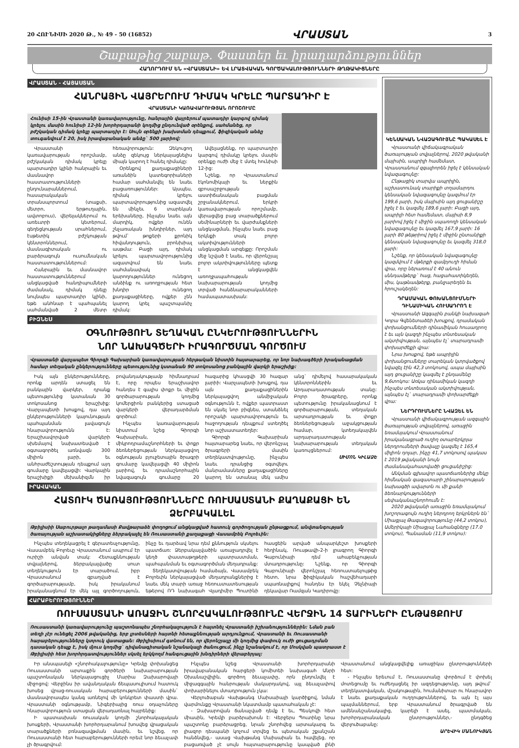20 ՀՈՒՆԻՍԻ 2020 Թ., № 49 - 50 (16852) ՎՐԱՍՏԱՆ 3
Շաբաթից շաբաթ. Փաստեր եւ իրադարձություններ
ՀԱՂՈՐԴՈՒՄ ԵՆ «ՎՐԱՍՏԱՆԻ» ԵՎ ԼՐԱՏՎԱԿԱՆ ԳՈՐԾԱԿԱԼՈՒԹՅՈՒՆՆԵՐԻ ԹՂԹԱԿԻՑՆԵՐԸ
ՎՐԱՍՏԱՆ - ՀԱՅԱՍՏԱՆ
ՀԱՆՐԱՅԻՆ ՎԱՅՐԵՐՈՒՄ ԴԻՄԱԿ ԿՐԵԼԸ ՊԱՐՏԱԴԻՐ Է
ՎՐԱՍՏԱՆԻ ԿԱՌԱՎԱՐՈՒԹՅԱՆ ՈՐՈՇՈՒՄԸ
Հունիսի 15-ին Վրաստանի կառավարությունը, հանրային վայրերում պատադիր կարգով դիմակ կրելու մասին հունիսի 12-ին խորհրդարանի կողմից ընդունված օրենքով, սահմանեց, որ բժշկական դիմակ կրելը պարտադիր է: Սույն օրենքի խախտման դեպքում, ֆիզիկական անձը տուգանվում է 20, իսկ իրավաբանական անձը` 500 լարիով:
Վրաստանի կառավարության որոշմամբ, բժշկական դիմակ կրելը պարտադիր կլինի հանրային եւ մասնավոր հաստատությունների ընդունարաններում, հասարակական տրանսպորտում (տաքսի, մետրո, երթուղային, ավտոբուս), վերելակներում ու առեւտրի կետերում, գեղեցկության սրահներում, էսթետիկ բժշկության կենտրոններում, մասնագիտական ու բարձրագույն ուսումնական հաստատություններում:
Հանրային եւ մասնավոր հաստատություններում անցկացված հանդիպումների ժամանակ, դիմակ դնելը նույնպես պարտադիր կլինի, եթե անհնար է պահպանել սահմանված 2 մետր հեռավորություն: Զեկուցող անձը զեկույց ներկայացնելիս միայն կարող է հանել դիմակը:
Օրենքով քաղաքացիների առանձին կատեգորիաների համար սահմանվել են նաեւ բացառություններ: Այսպես, դիմակ կրելու պարտավորությունից ազատվել են մինչեւ 6 տարեկան երեխաները, ինչպես նաեւ այն մարդիկ, ովքեր ունեն շնչառական խնդիրներ, այդ թվում` թոքերի քրոնիկ հիվանդություն, բրոնխիալ ասթմա: Բացի այդ, դիմակ կրելու պարտավորությունից ազատվում են նաեւ սահմանափակ կարողություններ ունեցող անձինք ու առողջության հետ խնդիր ունեցող քաղաքացիները, ովքեր չեն կարող կրել պաշտպանիչ դիմակ:
Ավելացնենք, որ պարտադիր կարգով դիմակը կրելու մասին օրենքը ուժի մեջ է մտել հունիսի 12-ից:
Նշենք, որ Վրաստանում էկոնոմիկայի եւ ներքին զբոսաշրջության աստիճանական բացման շրջանակներում, երկրի կառավարության որոշմամբ, վերացվեց բաց տարածքներում սեմինարների եւ վարժանքների անցկացման, ինչպես նաեւ բաց երկնքի տակ բոլոր ակտիվությունների անցկացման արգելքը: Որոշման մեջ նշված է նաեւ, որ վերոնշյալ բոլոր ակտիվությունները պետք է անցկացվեն առողջապահության նախարարության կողմից տրված հանձնարարականների համապատասխան:
ԲԻԶՆԵՍ
ՕԳՆՈՒԹՅՈՒՆ ՏԵՂԱԿԱՆ ԸՆԿԵՐՈՒԹՅՈՒՆՆԵՐԻՆ
ՆՈՐ ՆԱԽԱԳԾԵՐԻ ԻՐԱԳՈՐԾՄԱՆ ԳՈՐԾՈՒՄ
Վրաստանի վարչապետ Գիորգի Գախարիան կառավարության հերթական նիստին հայտարարեց, որ նոր նախագծերի իրականացման համար տեղական ընկերությունները պետությունից կստանան 90 տոկոսանոց բանկային վարկի երաշխիք:
Իսկ այն ընկերությունները, որոնք արդեն ստացել են բանկային վարկեր, դրանք պետությունից կստանան 30 տոկոսանոց երաշխիք: Վարչապետի խոսքով, դա այդ ընկերությունների կայունության պահպանման լավագույն հնարավորությունն է: Երաշխավորված վարկերի սխեմայով նախատեսված է օգտագործել առնվազն 300 միլիոն լարի, եւ անհրաժեշտության դեպքում այդ գումարը կավելացվի: Վարկային երաշխիքի մեխանիզմն իր բովանդակությամբ հիմնադրամ է, որը որպես երաշխավոր հանդես է գալիս փոքր եւ միջին գործարարության կողմից կոմերցիոն բանկերից ստացած վարկերի վերադարձման գործում:
Ինչպես կառավարության նիստում նշեց Գիորգի Գախարիան, միկրոդրամաշնորհների եւ փոքր ձեռներեցության ներկայացվող օգնության բյուջետային ծրագրի գումարը կավելացվի 40 միլիոն լարիով, եւ դրամաշնորհային նվազագույն գումարը 20 հազարից կհասցվի 30 հազար լարիի: Վարչապետի խոսքով, դա այն քաղաքացիներին ներկայացվող անմիջական օգնությունն է, ովքեր պատրաստ են սկսել նոր բիզնես, ստանձնել որոշակի պարտավորություն եւ հաջողության դեպքում ստեղծել նոր աշխատատեղեր:
Գիորգի Գախարիան հայտարարեց նաեւ, որ վերոնշյալ ծրագրերի մասին տեղեկատվությունը, ինչպես նաեւ դրանցից օգտվելու մանրամասները քաղաքացիները կարող են ստանալ մեկ ամիս անց` դիմելով հասարակական կենտրոններին եւ Արդարադատության տանը: Բոլոր ծրագրերը, որոնք պետությունը իրականացնում է գործարարության, տեղական արտադրության եւ փոքր ձեռներեցության աջակցության համար, կտեղակայվեն արդարադատության նախարարության տեղական կառույցներում:
ՍԻՄՈՆ ԿԻԼԱՁԵ
ԻՐԱՎԱԿԱՆ
ՀԱՏՈՒԿ ԾԱՌԱՅՈՒԹՅՈՒՆՆԵՐԸ ՌՈՒՍԱՍՏԱՆԻ ՔԱՂԱՔԱՑԻ ԵՆ ՁԵՐԲԱԿԱԼԵԼ
Թբիլիսիի Սաբուրթալո թաղամասի Քավթարաձե փողոցում անցկացված հատուկ գործողության ընթացքում, անվտանգության ծառայության աշխատակիցները ձերբակալել են Ռուսաստանի քաղաքացի Վասամբեկ Բոլոեւին:
Ինչպես տեղեկացրել է գերատեսչությունը, Վասամբեկ Բոլոեւը Վրաստանում ապրում էր ուրիշի անվան տակ: Հետաքննության տվյալներով, ձերբակալվածը սուտ տեղեկություն էր տարածում, իբր Վրաստանում զբաղված է գործարարությամբ, իսկ իրականում իրականացնում էր մեկ այլ գործողություն, ինչը եւ դարձավ նրա դեմ քննություն սկսելու պատճառ: Ձերբակալվածին առաջադրվել է կեղծ փաստաթղթերի պատրաստման, պահպանման եւ օգտագործման մեղադրանք:
Տեղեկատվության համաձայն, Վասամբեկ Բոլոեւին ներկայացված մեղադրանքներից է նաեւ մեկ տարի առաջ հեռուստատեսության եթերով ՌԴ նախագահ Վլադիմիր Պուտինի հասցեին արված անպարկեշտ խոսքերի հեղինակ, Ռուսթավի-2-ի լրագրող Գիորգի Գաբունիայի դեմ ահաբեկչության մտադրությունը: Նշենք, որ Գիորգի Գաբունիայի վերոնշյալ հեռուստաելույթից հետո, նրա ֆիզիկական հաշվեհադարի սպառնալիքով հանդես էր եկել Չեչնիայի ղեկավար Ռամզան Կադիրովը:
ԿԵՆՍԱԿԱՆ ՆՎԱԶԱԳՈՒՅՆԸ ՊԱԿԱՍԵԼ Է
Վրաստանի վիճակագրական ծառայության տվյալներով, 2020 թվականի մայիսին, ապրիլի համեմատ, Վրաստանում զգալիորեն իջել է կենսական նվազագույնը:
Ընթացիկ տարվա ապրիլին, աշխատունակ տարիքի տղամարդու կենսական նվազագույնը կազմում էր 199,6 լարի, իսկ մայիսին այդ ցուցանիշը իջել է եւ կազմել 189,6 լարի: Բացի այդ, ապրիլի հետ համեմատ, մայիսի 8,9 լարիով իջել է միջին սպառողի կենսական նվազագույնը եւ կազմել 167,9 լարի: 16 լարի 80 թեթրիով իջել է միջին ընտանիքի կենսական նվազագույնը եւ կազմել 318,0 լարի:
Նշենք, որ կենսական նվազագույնը կազմվում է մթերքի զամբյուղի հիման վրա, որը ներառում է 40 անուն սննդամթերք` հաց, հացահատիկեղեն, միս, կաթնամթերք, բանջարեղեն եւ հրուշակեղեն:
ԴՐԱՄԱԿԱՆ ՓՈԽԱՆՑՈՒՄՆԵՐԻ ԴԻՆԱՄԻԿԱՆ ՀՈՒՍԱԴՐՈՂ Է
Վրաստանի Ազգային բանկի նախագահ Կոբա Գվենետաձեի խոսքով, դրամական փոխանցումների դինամիկան հուսադրող է եւ այն կազդի ինչպես տնտեսական ակտիվության, այնպես էլ` տարադրամի փոխարժեքի վրա:
Նրա խոսքով, եթե ապրիլին փոխանցումները տարեկան կտրվածքով նվազել էին 42,3 տոկոսով, ապա մայիսին այդ ցուցանիշը կազմել է ընդամենը 9,6տոկոս: Առկա դինամիկան կազդի ինչպես տնտեսական ակտիվության, այնպես էլ` տարադրամի փոխարժեքի վրա:
ՆԵՐԴՐՈՒՄՆԵՐԸ ՆՎԱԶԵԼ ԵՆ
Վրաստանի վիճակագրության ազգային ծառայության տվյալներով, առաջին եռամսյակում Վրաստանում իրականացրած ուղիղ օտարերկրյա ներդրումների ծավալը կազմել է 165,4 միլիոն դոլար, ինչը 41,7 տոկոսով պակաս է 2019 թվականի նույն ժամանակահատվածի ցուցանիշից:
Անկման գլխավոր պատճառներից մեկը հիմնական գազատարի շինարարության նախագծի ավարտն ու մի քանի ձեռնարկությունների սեփականաշնորհումն է:
2020 թվականի առաջին եռամսյակում խոշորագույն ուղիղ ներդրող երկրներն են` Միացյալ Թագավորությունը (44,2 տոկոս), Ամերիկայի Միացյալ Նահանգները (17.0 տոկոս), Պանաման (11,9 տոկոս):
ՀԱՐԱԲԵՐՈՒԹՅՈՒՆՆԵՐ
ՌՈՒՍԱՍՏԱՆԻ ԱՌԱՋԻՆ ՇՆՈՐՀԱԿԱԼՈՒԹՅՈՒՆԸ ՎԵՐՋԻՆ 14 ՏԱՐԻՆԵՐԻ ԸՆԹԱՑՔՈՒՄ
Ռուսաստանի կառավարությունը պաշտոնապես շնորհակալություն է հայտնել Վրաստանի իշխանություններին: Նման բան տեղի չէր ունեցել 2006 թվականից, երբ լրտեսների հայտնի հետաքննության արդյունքում, Վրաստանի եւ Ռուսաստանի հարաբերությունները կտրուկ վատացան: Թբիլիսիում գտնում են, որ վերոնշյալը մի կողմից փափուկ ուժի ցուցադրման դասական դեպք է, իսկ մյուս կողմից` դիվանագիտական նշանակալի ծանուցում, ինչը նշանակում է, որ Մոսկվան պատրաստ է Թբիլիսիի հետ խորհրդատվություններ սկսել երկկողմ հանգուցային խնդիրների վերաբերյալ:
Իր անսպասելի «շնորհակալությունը» Կրեմլը փոխանցեց Ռուսաստանի արտաքին գործերի նախարարության պաշտոնական ներկայացուցիչ Մարիա Զախարովայի միջոցով: Վերջինս իր ավանդական ճեպասուլիսում հատուկ խոսեց վրաց-ռուսական հարաբերությունների մասին` մասնավորապես կանգ առնելով մի կոնկրետ փաստի վրա. Վրաստանի օգնությամբ, Նիգերիայից ռուս օդաչուները հնարավորություն ստացան վերադառնալ հայրենիք:
Ի պատասխան ռուսական կողմի շնորհակալական խոսքերի, Վրաստանի խորհրդարանում խոսվեց վրացական տարածքների բռնազավթման մասին, եւ նշվեց, որ Ռուսաստանի հետ հարաբերությունների որեւէ նոր ձեւաչափ չի ծրագրվում:
Ինչպես նշեց Վրաստանի խորհրդարանի իրավաբանական հարցերի կոմիտեի նախագահ Անրի Օխանաշվիլին, գործող ձեւաչափը, որն ընդունվել է միջազգային հանրության մակարդակով, այլ ձեւաչափով փոխարինելու մտադրություն չկա:
Վերլուծաբան Վախթանգ Մաիսաիայի կարծիքով, նման վարմունքը Վրաստանի նկատմամբ պատահական չէ:
- Զախարովան ճանաչված դեմք է եւ, Պեսկովի հետ միասին, Կրեմլի բարձրախոսն է: Վերջերս Պուտինը նրա պաշտոնը բարձրացրեց, նրան շնորհվեց արտակարգ եւ լիազոր դեսպանի կոչում տրվեց եւ պետական շքանշան հանձնվեց,- ասաց Վախթանգ Մաիսաիան եւ հավելեց, որ բացառված չէ սույն հայտարարությունը կապված լինի Վրաստանում անցկացվելիք առաջիկա ընտրությունների հետ:
- Ինչպես երեւում է, Ռուսաստանը փորձում է փոխել մոտեցումը եւ ուժեղացնել իր ազդեցությունը, այդ թվում` տեղեկատվական, մշակութային, հումանիտար ու հնարավոր է նաեւ քաղաքական ուղղություններով, եւ այն էլ այս պայմաններում, երբ Վրաստանում ծրագրված են ամենանշանակալից, կարելի է ասել, պատմական, խորհրդարանական ընտրություններ,- ընդգծեց վերլուծաբանը:
ԱՐԵՎԻԿ ՄԱՆՈՒԿՅԱՆ